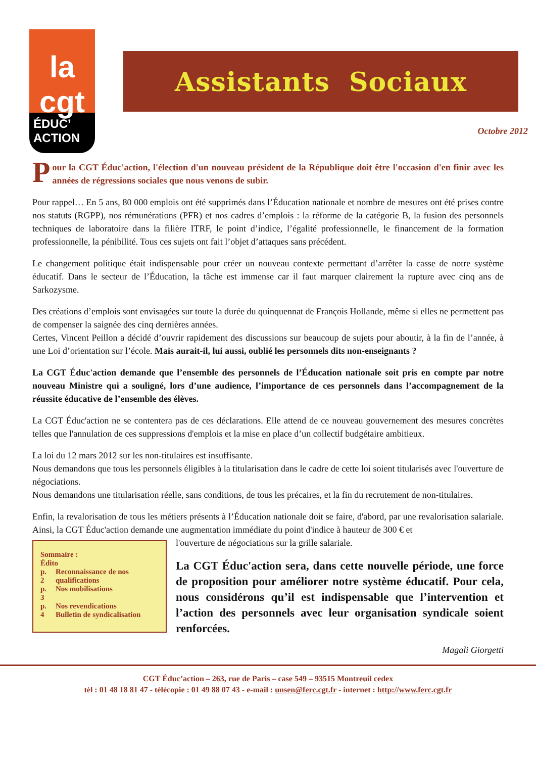la
cgt
ÉDUC’
ACTION
Assistants Sociaux
Octobre 2012
Pour la CGT Éduc'action, l'élection d'un nouveau président de la République doit être l'occasion d'en finir avec les années de régressions sociales que nous venons de subir.
Pour rappel… En 5 ans, 80 000 emplois ont été supprimés dans l’Éducation nationale et nombre de mesures ont été prises contre nos statuts (RGPP), nos rémunérations (PFR) et nos cadres d’emplois : la réforme de la catégorie B, la fusion des personnels techniques de laboratoire dans la filière ITRF, le point d’indice, l’égalité professionnelle, le financement de la formation professionnelle, la pénibilité. Tous ces sujets ont fait l’objet d’attaques sans précédent.
Le changement politique était indispensable pour créer un nouveau contexte permettant d’arrêter la casse de notre système éducatif. Dans le secteur de l’Éducation, la tâche est immense car il faut marquer clairement la rupture avec cinq ans de Sarkozysme.
Des créations d’emplois sont envisagées sur toute la durée du quinquennat de François Hollande, même si elles ne permettent pas de compenser la saignée des cinq dernières années.
Certes, Vincent Peillon a décidé d’ouvrir rapidement des discussions sur beaucoup de sujets pour aboutir, à la fin de l’année, à une Loi d’orientation sur l’école. Mais aurait-il, lui aussi, oublié les personnels dits non-enseignants ?
La CGT Éduc'action demande que l’ensemble des personnels de l’Éducation nationale soit pris en compte par notre nouveau Ministre qui a souligné, lors d’une audience, l’importance de ces personnels dans l’accompagnement de la réussite éducative de l’ensemble des élèves.
La CGT Éduc'action ne se contentera pas de ces déclarations. Elle attend de ce nouveau gouvernement des mesures concrètes telles que l'annulation de ces suppressions d'emplois et la mise en place d’un collectif budgétaire ambitieux.
La loi du 12 mars 2012 sur les non-titulaires est insuffisante.
Nous demandons que tous les personnels éligibles à la titularisation dans le cadre de cette loi soient titularisés avec l'ouverture de négociations.
Nous demandons une titularisation réelle, sans conditions, de tous les précaires, et la fin du recrutement de non-titulaires.
Enfin, la revalorisation de tous les métiers présents à l’Éducation nationale doit se faire, d'abord, par une revalorisation salariale. Ainsi, la CGT Éduc'action demande une augmentation immédiate du point d'indice à hauteur de 300 € et
Sommaire :
Édito
| p. 2 | Reconnaissance de nos qualifications |
| p. 3 | Nos mobilisations |
| p. 4 | Nos revendications Bulletin de syndicalisation |
l'ouverture de négociations sur la grille salariale.
La CGT Éduc'action sera, dans cette nouvelle période, une force de proposition pour améliorer notre système éducatif. Pour cela, nous considérons qu’il est indispensable que l’intervention et l’action des personnels avec leur organisation syndicale soient renforcées.
Magali Giorgetti
CGT Éduc’action – 263, rue de Paris – case 549 – 93515 Montreuil cedex
tél : 01 48 18 81 47 - télécopie : 01 49 88 07 43 - e-mail : unsen@ferc.cgt.fr - internet : http://www.ferc.cgt.fr